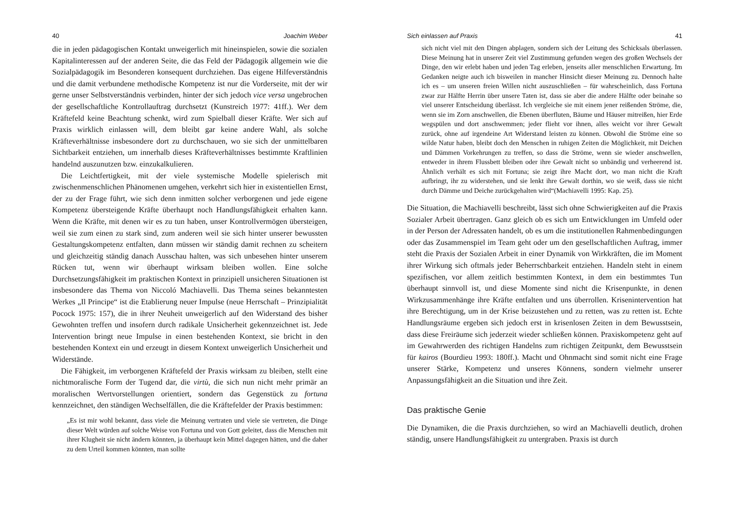40 Joachim Weber
die in jeden pädagogischen Kontakt unweigerlich mit hineinspielen, sowie die sozialen Kapitalinteressen auf der anderen Seite, die das Feld der Pädagogik allgemein wie die Sozialpädagogik im Besonderen konsequent durchziehen. Das eigene Hilfeverständnis und die damit verbundene methodische Kompetenz ist nur die Vorderseite, mit der wir gerne unser Selbstverständnis verbinden, hinter der sich jedoch vice versa ungebrochen der gesellschaftliche Kontrollauftrag durchsetzt (Kunstreich 1977: 41ff.). Wer dem Kräftefeld keine Beachtung schenkt, wird zum Spielball dieser Kräfte. Wer sich auf Praxis wirklich einlassen will, dem bleibt gar keine andere Wahl, als solche Kräfteverhältnisse insbesondere dort zu durchschauen, wo sie sich der unmittelbaren Sichtbarkeit entziehen, um innerhalb dieses Kräfteverhältnisses bestimmte Kraftlinien handelnd auszunutzen bzw. einzukalkulieren.
Die Leichtfertigkeit, mit der viele systemische Modelle spielerisch mit zwischenmenschlichen Phänomenen umgehen, verkehrt sich hier in existentiellen Ernst, der zu der Frage führt, wie sich denn inmitten solcher verborgenen und jede eigene Kompetenz übersteigende Kräfte überhaupt noch Handlungsfähigkeit erhalten kann. Wenn die Kräfte, mit denen wir es zu tun haben, unser Kontrollvermögen übersteigen, weil sie zum einen zu stark sind, zum anderen weil sie sich hinter unserer bewussten Gestaltungskompetenz entfalten, dann müssen wir ständig damit rechnen zu scheitern und gleichzeitig ständig danach Ausschau halten, was sich unbesehen hinter unserem Rücken tut, wenn wir überhaupt wirksam bleiben wollen. Eine solche Durchsetzungsfähigkeit im praktischen Kontext in prinzipiell unsicheren Situationen ist insbesondere das Thema von Niccoló Machiavelli. Das Thema seines bekanntesten Werkes „Il Principe“ ist die Etablierung neuer Impulse (neue Herrschaft – Prinzipialität Pocock 1975: 157), die in ihrer Neuheit unweigerlich auf den Widerstand des bisher Gewohnten treffen und insofern durch radikale Unsicherheit gekennzeichnet ist. Jede Intervention bringt neue Impulse in einen bestehenden Kontext, sie bricht in den bestehenden Kontext ein und erzeugt in diesem Kontext unweigerlich Unsicherheit und Widerstände.
Die Fähigkeit, im verborgenen Kräftefeld der Praxis wirksam zu bleiben, stellt eine nichtmoralische Form der Tugend dar, die virtù, die sich nun nicht mehr primär an moralischen Wertvorstellungen orientiert, sondern das Gegenstück zu fortuna kennzeichnet, den ständigen Wechselfällen, die die Kräftefelder der Praxis bestimmen:
„Es ist mir wohl bekannt, dass viele die Meinung vertraten und viele sie vertreten, die Dinge dieser Welt würden auf solche Weise von Fortuna und von Gott geleitet, dass die Menschen mit ihrer Klugheit sie nicht ändern könnten, ja überhaupt kein Mittel dagegen hätten, und die daher zu dem Urteil kommen könnten, man sollte
Sich einlassen auf Praxis 41
sich nicht viel mit den Dingen abplagen, sondern sich der Leitung des Schicksals überlassen. Diese Meinung hat in unserer Zeit viel Zustimmung gefunden wegen des großen Wechsels der Dinge, den wir erlebt haben und jeden Tag erleben, jenseits aller menschlichen Erwartung. Im Gedanken neigte auch ich bisweilen in mancher Hinsicht dieser Meinung zu. Dennoch halte ich es – um unseren freien Willen nicht auszuschließen – für wahrscheinlich, dass Fortuna zwar zur Hälfte Herrin über unsere Taten ist, dass sie aber die andere Hälfte oder beinahe so viel unserer Entscheidung überlässt. Ich vergleiche sie mit einem jener reißenden Ströme, die, wenn sie im Zorn anschwellen, die Ebenen überfluten, Bäume und Häuser mitreißen, hier Erde wegspülen und dort anschwemmen; jeder flieht vor ihnen, alles weicht vor ihrer Gewalt zurück, ohne auf irgendeine Art Widerstand leisten zu können. Obwohl die Ströme eine so wilde Natur haben, bleibt doch den Menschen in ruhigen Zeiten die Möglichkeit, mit Deichen und Dämmen Vorkehrungen zu treffen, so dass die Ströme, wenn sie wieder anschwellen, entweder in ihrem Flussbett bleiben oder ihre Gewalt nicht so unbändig und verheerend ist. Ähnlich verhält es sich mit Fortuna; sie zeigt ihre Macht dort, wo man nicht die Kraft aufbringt, ihr zu widerstehen, und sie lenkt ihre Gewalt dorthin, wo sie weiß, dass sie nicht durch Dämme und Deiche zurückgehalten wird“(Machiavelli 1995: Kap. 25).
Die Situation, die Machiavelli beschreibt, lässt sich ohne Schwierigkeiten auf die Praxis Sozialer Arbeit übertragen. Ganz gleich ob es sich um Entwicklungen im Umfeld oder in der Person der Adressaten handelt, ob es um die institutionellen Rahmenbedingungen oder das Zusammenspiel im Team geht oder um den gesellschaftlichen Auftrag, immer steht die Praxis der Sozialen Arbeit in einer Dynamik von Wirkkräften, die im Moment ihrer Wirkung sich oftmals jeder Beherrschbarkeit entziehen. Handeln steht in einem spezifischen, vor allem zeitlich bestimmten Kontext, in dem ein bestimmtes Tun überhaupt sinnvoll ist, und diese Momente sind nicht die Krisenpunkte, in denen Wirkzusammenhänge ihre Kräfte entfalten und uns überrollen. Krisenintervention hat ihre Berechtigung, um in der Krise beizustehen und zu retten, was zu retten ist. Echte Handlungsräume ergeben sich jedoch erst in krisenlosen Zeiten in dem Bewusstsein, dass diese Freiräume sich jederzeit wieder schließen können. Praxiskompetenz geht auf im Gewahrwerden des richtigen Handelns zum richtigen Zeitpunkt, dem Bewusstsein für kairos (Bourdieu 1993: 180ff.). Macht und Ohnmacht sind somit nicht eine Frage unserer Stärke, Kompetenz und unseres Könnens, sondern vielmehr unserer Anpassungsfähigkeit an die Situation und ihre Zeit.
Das praktische Genie
Die Dynamiken, die die Praxis durchziehen, so wird an Machiavelli deutlich, drohen ständig, unsere Handlungsfähigkeit zu untergraben. Praxis ist durch